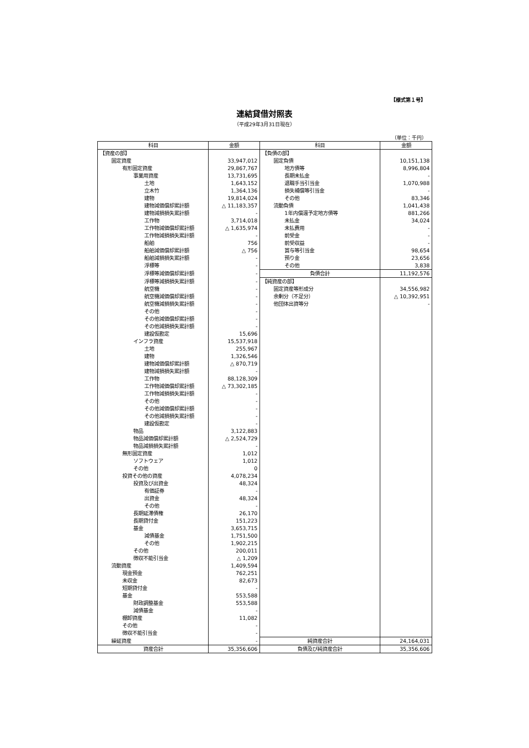【様式第１号】
連結貸借対照表
（平成29年3月31日現在）
（単位：千円）
| 科目 | 金額 | 科目 | 金額 |
| --- | --- | --- | --- |
| 【資産の部】 | | 【負債の部】 | |
| 固定資産 | 33,947,012 | 固定負債 | 10,151,138 |
| 有形固定資産 | 29,867,767 | 地方債等 | 8,996,804 |
| 事業用資産 | 13,731,695 | 長期未払金 | - |
| 土地 | 1,643,152 | 退職手当引当金 | 1,070,988 |
| 立木竹 | 1,364,136 | 損失補償等引当金 | - |
| 建物 | 19,814,024 | その他 | 83,346 |
| 建物減価償却累計額 | △ 11,183,357 | 流動負債 | 1,041,438 |
| 建物減損損失累計額 | - | 1年内償還予定地方債等 | 881,266 |
| 工作物 | 3,714,018 | 未払金 | 34,024 |
| 工作物減価償却累計額 | △ 1,635,974 | 未払費用 | - |
| 工作物減損損失累計額 | - | 前受金 | - |
| 船舶 | 756 | 前受収益 | - |
| 船舶減価償却累計額 | △ 756 | 賞与等引当金 | 98,654 |
| 船舶減損損失累計額 | - | 預り金 | 23,656 |
| 浮標等 | - | その他 | 3,838 |
| 浮標等減価償却累計額 | - | 負債合計 | 11,192,576 |
| 浮標等減損損失累計額 | - | 【純資産の部】 | |
| 航空機 | - | 固定資産等形成分 | 34,556,982 |
| 航空機減価償却累計額 | - | 余剰分（不足分） | △ 10,392,951 |
| 航空機減損損失累計額 | - | 他団体出資等分 | - |
| その他 | - | | |
| その他減価償却累計額 | - | | |
| その他減損損失累計額 | - | | |
| 建設仮勘定 | 15,696 | | |
| インフラ資産 | 15,537,918 | | |
| 土地 | 255,967 | | |
| 建物 | 1,326,546 | | |
| 建物減価償却累計額 | △ 870,719 | | |
| 建物減損損失累計額 | - | | |
| 工作物 | 88,128,309 | | |
| 工作物減価償却累計額 | △ 73,302,185 | | |
| 工作物減損損失累計額 | - | | |
| その他 | - | | |
| その他減価償却累計額 | - | | |
| その他減損損失累計額 | - | | |
| 建設仮勘定 | - | | |
| 物品 | 3,122,883 | | |
| 物品減価償却累計額 | △ 2,524,729 | | |
| 物品減損損失累計額 | - | | |
| 無形固定資産 | 1,012 | | |
| ソフトウェア | 1,012 | | |
| その他 | 0 | | |
| 投資その他の資産 | 4,078,234 | | |
| 投資及び出資金 | 48,324 | | |
| 有価証券 | - | | |
| 出資金 | 48,324 | | |
| その他 | - | | |
| 長期延滞債権 | 26,170 | | |
| 長期貸付金 | 151,223 | | |
| 基金 | 3,653,715 | | |
| 減債基金 | 1,751,500 | | |
| その他 | 1,902,215 | | |
| その他 | 200,011 | | |
| 徴収不能引当金 | △ 1,209 | | |
| 流動資産 | 1,409,594 | | |
| 現金預金 | 762,251 | | |
| 未収金 | 82,673 | | |
| 短期貸付金 | - | | |
| 基金 | 553,588 | | |
| 財政調整基金 | 553,588 | | |
| 減債基金 | - | | |
| 棚卸資産 | 11,082 | | |
| その他 | - | | |
| 徴収不能引当金 | - | | |
| 繰延資産 | - | 純資産合計 | 24,164,031 |
| 資産合計 | 35,356,606 | 負債及び純資産合計 | 35,356,606 |